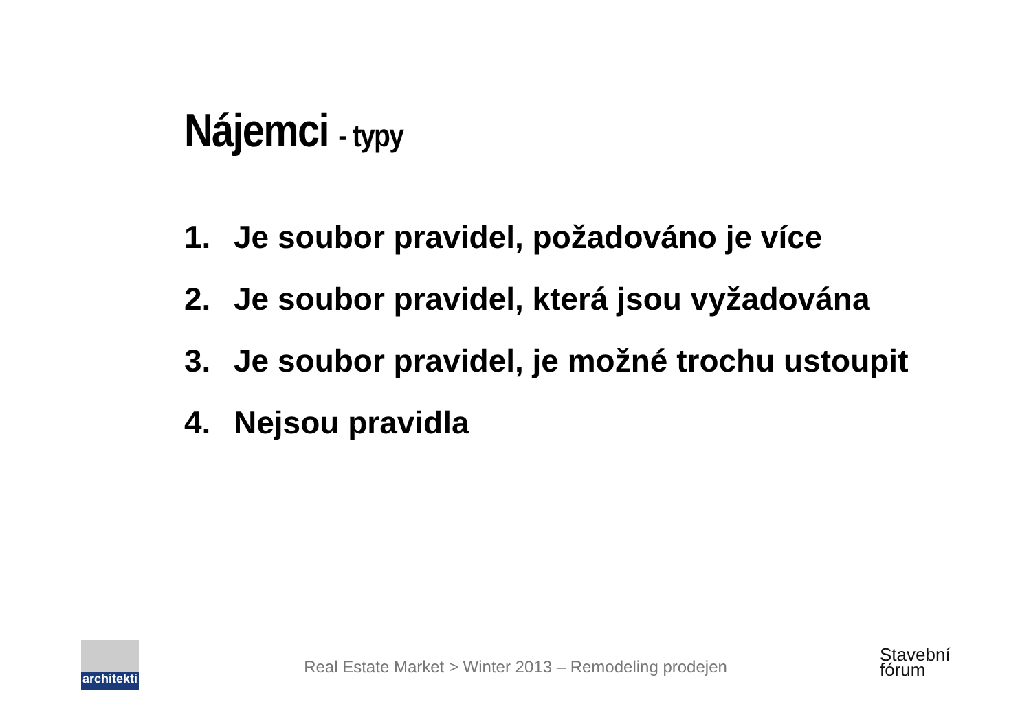Nájemci - typy
1. Je soubor pravidel, požadováno je více
2. Je soubor pravidel, která jsou vyžadována
3. Je soubor pravidel, je možné trochu ustoupit
4. Nejsou pravidla
architekti
Real Estate Market > Winter 2013 – Remodeling prodejen
Stavební
fórum